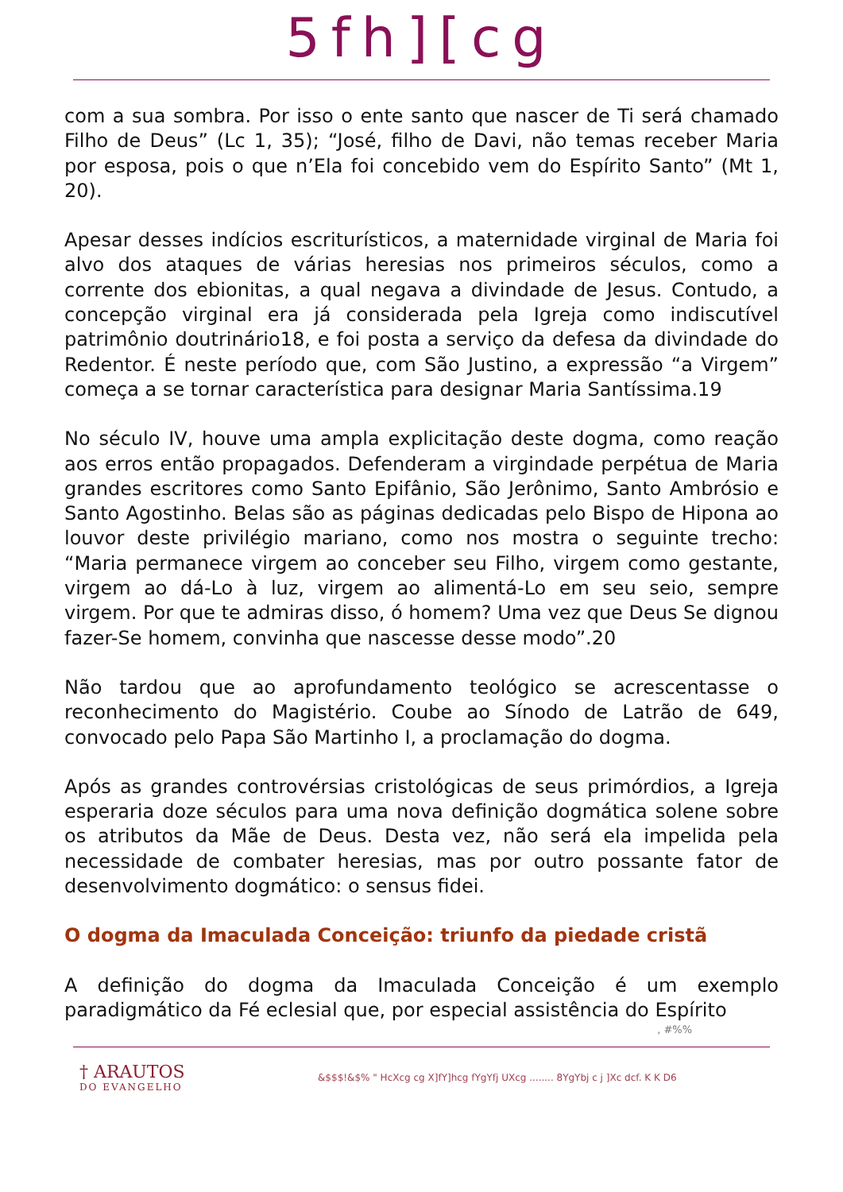5fh][cg
com a sua sombra. Por isso o ente santo que nascer de Ti será chamado Filho de Deus” (Lc 1, 35); “José, filho de Davi, não temas receber Maria por esposa, pois o que n’Ela foi concebido vem do Espírito Santo” (Mt 1, 20).
Apesar desses indícios escriturísticos, a maternidade virginal de Maria foi alvo dos ataques de várias heresias nos primeiros séculos, como a corrente dos ebionitas, a qual negava a divindade de Jesus. Contudo, a concepção virginal era já considerada pela Igreja como indiscutível patrimônio doutrinário18, e foi posta a serviço da defesa da divindade do Redentor. É neste período que, com São Justino, a expressão “a Virgem” começa a se tornar característica para designar Maria Santíssima.19
No século IV, houve uma ampla explicitação deste dogma, como reação aos erros então propagados. Defenderam a virgindade perpétua de Maria grandes escritores como Santo Epifânio, São Jerônimo, Santo Ambrósio e Santo Agostinho. Belas são as páginas dedicadas pelo Bispo de Hipona ao louvor deste privilégio mariano, como nos mostra o seguinte trecho: “Maria permanece virgem ao conceber seu Filho, virgem como gestante, virgem ao dá-Lo à luz, virgem ao alimentá-Lo em seu seio, sempre virgem. Por que te admiras disso, ó homem? Uma vez que Deus Se dignou fazer-Se homem, convinha que nascesse desse modo”.20
Não tardou que ao aprofundamento teológico se acrescentasse o reconhecimento do Magistério. Coube ao Sínodo de Latrão de 649, convocado pelo Papa São Martinho I, a proclamação do dogma.
Após as grandes controvérsias cristológicas de seus primórdios, a Igreja esperaria doze séculos para uma nova definição dogmática solene sobre os atributos da Mãe de Deus. Desta vez, não será ela impelida pela necessidade de combater heresias, mas por outro possante fator de desenvolvimento dogmático: o sensus fidei.
O dogma da Imaculada Conceição: triunfo da piedade cristã
A definição do dogma da Imaculada Conceição é um exemplo paradigmático da Fé eclesial que, por especial assistência do Espírito
, #%%
† ARAUTOS
DO EVANGELHO
&$$$!&$% " HcXcg cg X]fY]hcg fYgYfj UXcg ........ 8YgYbj c j ]Xc dcf. K K D6